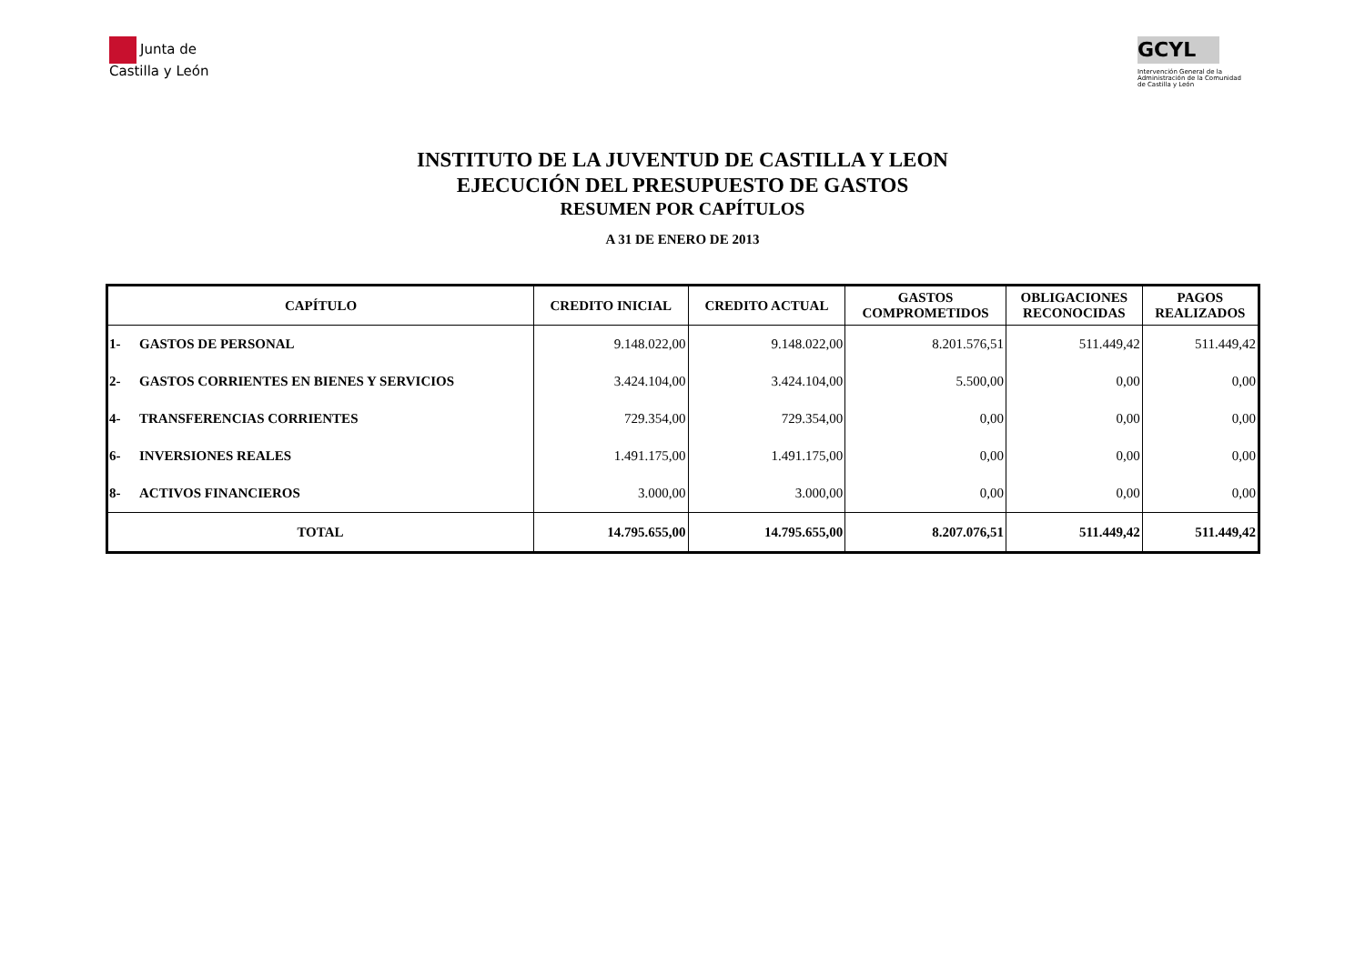Junta de
Castilla y León
GCYL
Intervención General de la Administración de la Comunidad de Castilla y León
INSTITUTO DE LA JUVENTUD DE CASTILLA Y LEON
EJECUCIÓN DEL PRESUPUESTO DE GASTOS
RESUMEN POR CAPÍTULOS
A 31 DE ENERO DE 2013
| CAPÍTULO | | CREDITO INICIAL | CREDITO ACTUAL | GASTOS COMPROMETIDOS | OBLIGACIONES RECONOCIDAS | PAGOS REALIZADOS |
| --- | --- | --- | --- | --- | --- | --- |
| 1- | GASTOS DE PERSONAL | 9.148.022,00 | 9.148.022,00 | 8.201.576,51 | 511.449,42 | 511.449,42 |
| 2- | GASTOS CORRIENTES EN BIENES Y SERVICIOS | 3.424.104,00 | 3.424.104,00 | 5.500,00 | 0,00 | 0,00 |
| 4- | TRANSFERENCIAS CORRIENTES | 729.354,00 | 729.354,00 | 0,00 | 0,00 | 0,00 |
| 6- | INVERSIONES REALES | 1.491.175,00 | 1.491.175,00 | 0,00 | 0,00 | 0,00 |
| 8- | ACTIVOS FINANCIEROS | 3.000,00 | 3.000,00 | 0,00 | 0,00 | 0,00 |
| TOTAL | | 14.795.655,00 | 14.795.655,00 | 8.207.076,51 | 511.449,42 | 511.449,42 |